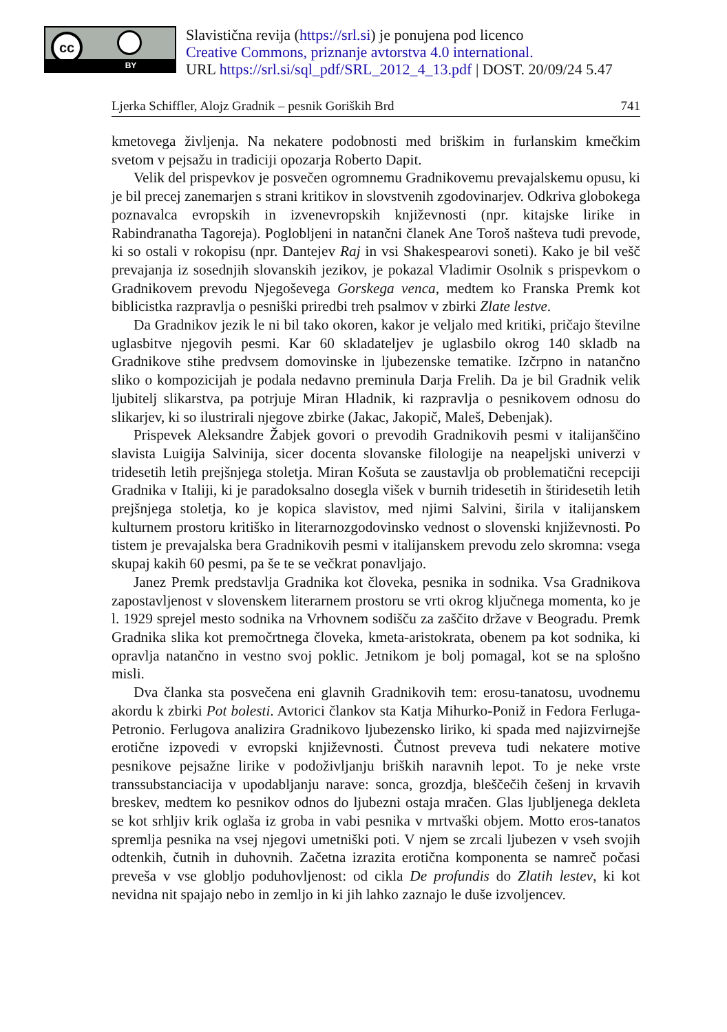cc
BY
Slavistična revija (https://srl.si) je ponujena pod licenco
Creative Commons, priznanje avtorstva 4.0 international.
URL https://srl.si/sql_pdf/SRL_2012_4_13.pdf | DOST. 20/09/24 5.47
Ljerka Schiffler, Alojz Gradnik – pesnik Goriških Brd 741
kmetovega življenja. Na nekatere podobnosti med briškim in furlanskim kmečkim svetom v pejsažu in tradiciji opozarja Roberto Dapit.
Velik del prispevkov je posvečen ogromnemu Gradnikovemu prevajalskemu opusu, ki je bil precej zanemarjen s strani kritikov in slovstvenih zgodovinarjev. Odkriva globokega poznavalca evropskih in izvenevropskih književnosti (npr. kitajske lirike in Rabindranatha Tagoreja). Poglobljeni in natančni članek Ane Toroš našteva tudi prevode, ki so ostali v rokopisu (npr. Dantejev Raj in vsi Shakespearovi soneti). Kako je bil vešč prevajanja iz sosednjih slovanskih jezikov, je pokazal Vladimir Osolnik s prispevkom o Gradnikovem prevodu Njegoševega Gorskega venca, medtem ko Franska Premk kot biblicistka razpravlja o pesniški priredbi treh psalmov v zbirki Zlate lestve.
Da Gradnikov jezik le ni bil tako okoren, kakor je veljalo med kritiki, pričajo številne uglasbitve njegovih pesmi. Kar 60 skladateljev je uglasbilo okrog 140 skladb na Gradnikove stihe predvsem domovinske in ljubezenske tematike. Izčrpno in natančno sliko o kompozicijah je podala nedavno preminula Darja Frelih. Da je bil Gradnik velik ljubitelj slikarstva, pa potrjuje Miran Hladnik, ki razpravlja o pesnikovem odnosu do slikarjev, ki so ilustrirali njegove zbirke (Jakac, Jakopič, Maleš, Debenjak).
Prispevek Aleksandre Žabjek govori o prevodih Gradnikovih pesmi v italijanščino slavista Luigija Salvinija, sicer docenta slovanske filologije na neapeljski univerzi v tridesetih letih prejšnjega stoletja. Miran Košuta se zaustavlja ob problematični recepciji Gradnika v Italiji, ki je paradoksalno dosegla višek v burnih tridesetih in štiridesetih letih prejšnjega stoletja, ko je kopica slavistov, med njimi Salvini, širila v italijanskem kulturnem prostoru kritiško in literarnozgodovinsko vednost o slovenski književnosti. Po tistem je prevajalska bera Gradnikovih pesmi v italijanskem prevodu zelo skromna: vsega skupaj kakih 60 pesmi, pa še te se večkrat ponavljajo.
Janez Premk predstavlja Gradnika kot človeka, pesnika in sodnika. Vsa Gradnikova zapostavljenost v slovenskem literarnem prostoru se vrti okrog ključnega momenta, ko je l. 1929 sprejel mesto sodnika na Vrhovnem sodišču za zaščito države v Beogradu. Premk Gradnika slika kot premočrtnega človeka, kmeta-aristokrata, obenem pa kot sodnika, ki opravlja natančno in vestno svoj poklic. Jetnikom je bolj pomagal, kot se na splošno misli.
Dva članka sta posvečena eni glavnih Gradnikovih tem: erosu-tanatosu, uvodnemu akordu k zbirki Pot bolesti. Avtorici člankov sta Katja Mihurko-Poniž in Fedora Ferluga-Petronio. Ferlugova analizira Gradnikovo ljubezensko liriko, ki spada med najizvirnejše erotične izpovedi v evropski književnosti. Čutnost preveva tudi nekatere motive pesnikove pejsažne lirike v podoživljanju briških naravnih lepot. To je neke vrste transsubstanciacija v upodabljanju narave: sonca, grozdja, bleščečih češenj in krvavih breskev, medtem ko pesnikov odnos do ljubezni ostaja mračen. Glas ljubljenega dekleta se kot srhljiv krik oglaša iz groba in vabi pesnika v mrtvaški objem. Motto eros-tanatos spremlja pesnika na vsej njegovi umetniški poti. V njem se zrcali ljubezen v vseh svojih odtenkih, čutnih in duhovnih. Začetna izrazita erotična komponenta se namreč počasi preveša v vse globljo poduhovljenost: od cikla De profundis do Zlatih lestev, ki kot nevidna nit spajajo nebo in zemljo in ki jih lahko zaznajo le duše izvoljencev.